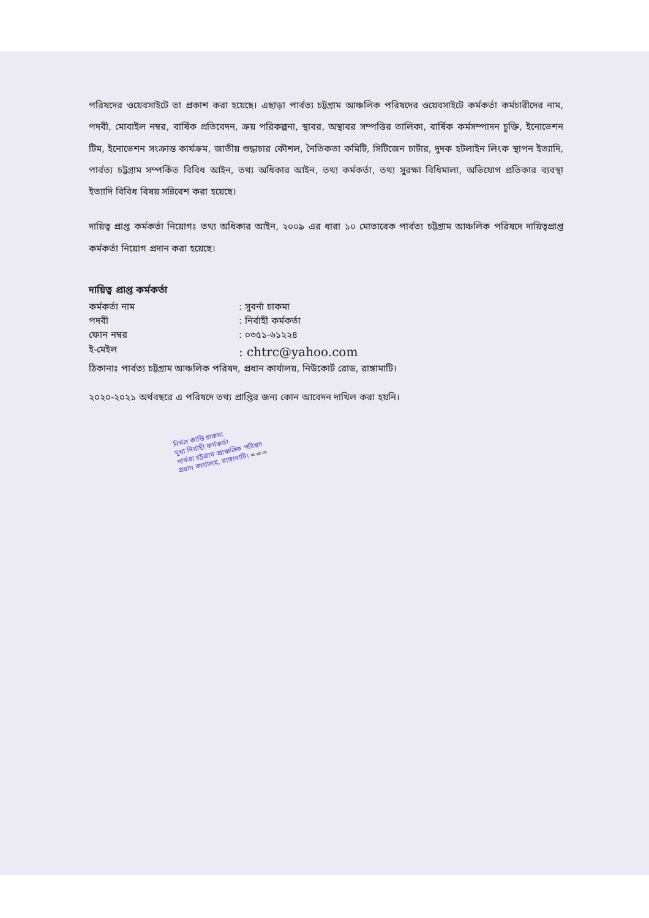পরিষদের ওয়েবসাইটে তা প্রকাশ করা হয়েছে। এছাড়া পার্বত্য চট্টগ্রাম আঞ্চলিক পরিষদের ওয়েবসাইটে কর্মকর্তা কর্মচারীদের নাম, পদবী, মোবাইল নম্বর, বার্ষিক প্রতিবেদন, ক্রয় পরিকল্পনা, স্থাবর, অস্থাবর সম্পত্তির তালিকা, বার্ষিক কর্মসম্পাদন চুক্তি, ইনোভেশন টিম, ইনোভেশন সংক্রান্ত কার্যক্রম, জাতীয় শুদ্ধাচার কৌশল, নৈতিকতা কমিটি, সিটিজেন চার্টার, দুদক হটলাইন লিংক স্থাপন ইত্যাদি, পার্বত্য চট্টগ্রাম সম্পর্কিত বিবিধ আইন, তথ্য অধিকার আইন, তথ্য কর্মকর্তা, তথ্য সুরক্ষা বিধিমালা, অভিযোগ প্রতিকার ব্যবস্থা ইত্যাদি বিবিধ বিষয় সন্নিবেশ করা হয়েছে।
দায়িত্ব প্রাপ্ত কর্মকর্তা নিয়োগঃ তথ্য অধিকার আইন, ২০০৯ এর ধারা ১০ মোতাবেক পার্বত্য চট্টগ্রাম আঞ্চলিক পরিষদে দায়িত্বপ্রাপ্ত কর্মকর্তা নিয়োগ প্রদান করা হয়েছে।
দায়িত্ব প্রাপ্ত কর্মকর্তা
কর্মকর্তা নাম : সুবর্না চাকমা
পদবী : নির্বাহী কর্মকর্তা
ফোন নম্বর : ০৩৫১-৬১২২৪
ই-মেইল : chtrc@yahoo.com
ঠিকানাঃ পার্বত্য চট্টগ্রাম আঞ্চলিক পরিষদ, প্রধান কার্যালয়, নিউকোর্ট রোড, রাঙ্গামাটি।
২০২০-২০২১ অর্থবছরে এ পরিষদে তথ্য প্রাপ্তির জন্য কোন আবেদন দাখিল করা হয়নি।
নির্মল কান্তি চাকমা
মুখ্য নির্বাহী কর্মকর্তা
পার্বত্য চট্টগ্রাম আঞ্চলিক পরিষদ
প্রধান কার্যালয়, রাঙ্গামাটি। ===